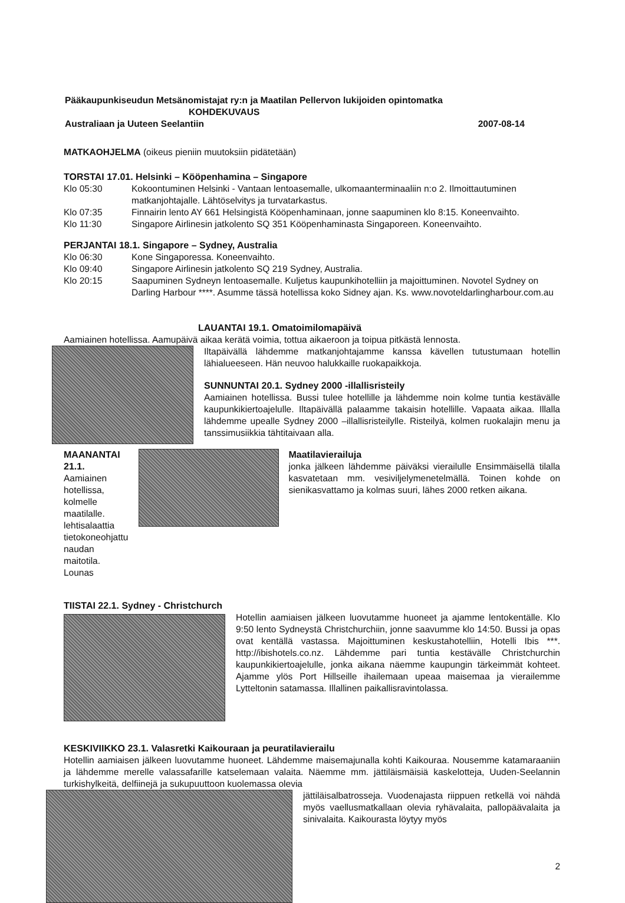Pääkaupunkiseudun Metsänomistajat ry:n ja Maatilan Pellervon lukijoiden opintomatka
KOHDEKUVAUS
Australiaan ja Uuteen Seelantiin 2007-08-14
MATKAOHJELMA (oikeus pieniin muutoksiin pidätetään)
TORSTAI 17.01. Helsinki – Kööpenhamina – Singapore
Klo 05:30 Kokoontuminen Helsinki - Vantaan lentoasemalle, ulkomaanterminaaliin n:o 2. Ilmoittautuminen matkanjohtajalle. Lähtöselvitys ja turvatarkastus.
Klo 07:35 Finnairin lento AY 661 Helsingistä Kööpenhaminaan, jonne saapuminen klo 8:15. Koneenvaihto.
Klo 11:30 Singapore Airlinesin jatkolento SQ 351 Kööpenhaminasta Singaporeen. Koneenvaihto.
PERJANTAI 18.1. Singapore – Sydney, Australia
Klo 06:30 Kone Singaporessa. Koneenvaihto.
Klo 09:40 Singapore Airlinesin jatkolento SQ 219 Sydney, Australia.
Klo 20:15 Saapuminen Sydneyn lentoasemalle. Kuljetus kaupunkihotelliin ja majoittuminen. Novotel Sydney on Darling Harbour ****. Asumme tässä hotellissa koko Sidney ajan. Ks. www.novoteldarlingharbour.com.au
LAUANTAI 19.1. Omatoimilomapäivä
Aamiainen hotellissa. Aamupäivä aikaa kerätä voimia, tottua aikaeroon ja toipua pitkästä lennosta.
Iltapäivällä lähdemme matkanjohtajamme kanssa kävellen tutustumaan hotellin lähialueeseen. Hän neuvoo halukkaille ruokapaikkoja.
SUNNUNTAI 20.1. Sydney 2000 -illallisristeily
Aamiainen hotellissa. Bussi tulee hotellille ja lähdemme noin kolme tuntia kestävälle kaupunkikiertoajelulle. Iltapäivällä palaamme takaisin hotellille. Vapaata aikaa. Illalla lähdemme upealle Sydney 2000 –illallisristeilylle. Risteilyä, kolmen ruokalajin menu ja tanssimusiikkia tähtitaivaan alla.
MAANANTAI 21.1.
Aamiainen hotellissa, kolmelle maatilalle. lehtisalaattia tietokoneohjattu naudan maitotila. Lounas
Maatilavierailuja
jonka jälkeen lähdemme päiväksi vierailulle Ensimmäisellä tilalla kasvatetaan mm. vesiviljelymenetelmällä. Toinen kohde on sienikasvattamo ja kolmas suuri, lähes 2000 retken aikana.
TIISTAI 22.1. Sydney - Christchurch
Hotellin aamiaisen jälkeen luovutamme huoneet ja ajamme lentokentälle. Klo 9:50 lento Sydneystä Christchurchiin, jonne saavumme klo 14:50. Bussi ja opas ovat kentällä vastassa. Majoittuminen keskustahotelliin, Hotelli Ibis ***. http://ibishotels.co.nz. Lähdemme pari tuntia kestävälle Christchurchin kaupunkikiertoajelulle, jonka aikana näemme kaupungin tärkeimmät kohteet. Ajamme ylös Port Hillseille ihailemaan upeaa maisemaa ja vierailemme Lytteltonin satamassa. Illallinen paikallisravintolassa.
KESKIVIIKKO 23.1. Valasretki Kaikouraan ja peuratilavierailu
Hotellin aamiaisen jälkeen luovutamme huoneet. Lähdemme maisemajunalla kohti Kaikouraa. Nousemme katamaraaniin ja lähdemme merelle valassafarille katselemaan valaita. Näemme mm. jättiläismäisiä kaskelotteja, Uuden-Seelannin turkishylkeitä, delfiinejä ja sukupuuttoon kuolemassa olevia
jättiläisalbatrosseja. Vuodenajasta riippuen retkellä voi nähdä myös vaellusmatkallaan olevia ryhävalaita, pallopäävalaita ja sinivalaita. Kaikourasta löytyy myös
2